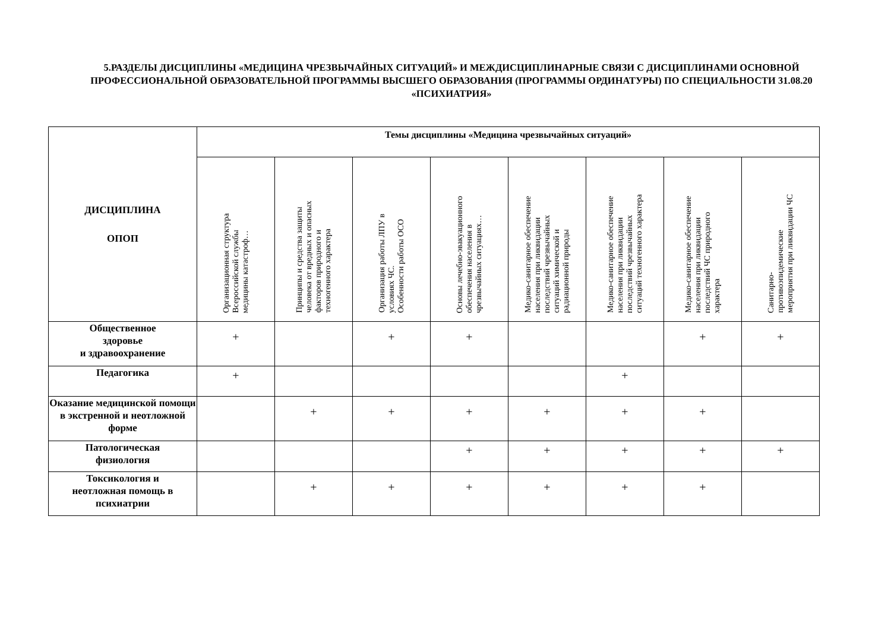5.РАЗДЕЛЫ ДИСЦИПЛИНЫ «МЕДИЦИНА ЧРЕЗВЫЧАЙНЫХ СИТУАЦИЙ» И МЕЖДИСЦИПЛИНАРНЫЕ СВЯЗИ С ДИСЦИПЛИНАМИ ОСНОВНОЙ ПРОФЕССИОНАЛЬНОЙ ОБРАЗОВАТЕЛЬНОЙ ПРОГРАММЫ ВЫСШЕГО ОБРАЗОВАНИЯ (ПРОГРАММЫ ОРДИНАТУРЫ) ПО СПЕЦИАЛЬНОСТИ 31.08.20 «ПСИХИАТРИЯ»
| ДИСЦИПЛИНА ОПОП | Темы дисциплины «Медицина чрезвычайных ситуаций» | | | | | | | |
| --- | --- | --- | --- | --- | --- | --- | --- | --- |
| | Организационная структура Всероссийской службы медицины катастроф… | Принципы и средства защиты человека от вредных и опасных факторов природного и техногенного характера | Организация работы ЛПУ в условиях ЧС. Особенности работы ОСО | Основы лечебно-эвакуационного обеспечения населения в чрезвычайных ситуациях… | Медико-санитарное обеспечение населения при ликвидации последствий чрезвычайных ситуаций химической и радиационной природы | Медико-санитарное обеспечение населения при ликвидации последствий чрезвычайных ситуаций техногенного характера | Медико-санитарное обеспечение населения при ликвидации последствий ЧС природного характера | Санитарно- противоэпидемические мероприятия при ликвидации ЧС |
| Общественное здоровье и здравоохранение | + | | + | + | | | + | + |
| Педагогика | + | | | | | + | | |
| Оказание медицинской помощи в экстренной и неотложной форме | | + | + | + | + | + | + | |
| Патологическая физиология | | | | + | + | + | + | + |
| Токсикология и неотложная помощь в психиатрии | | + | + | + | + | + | + | |